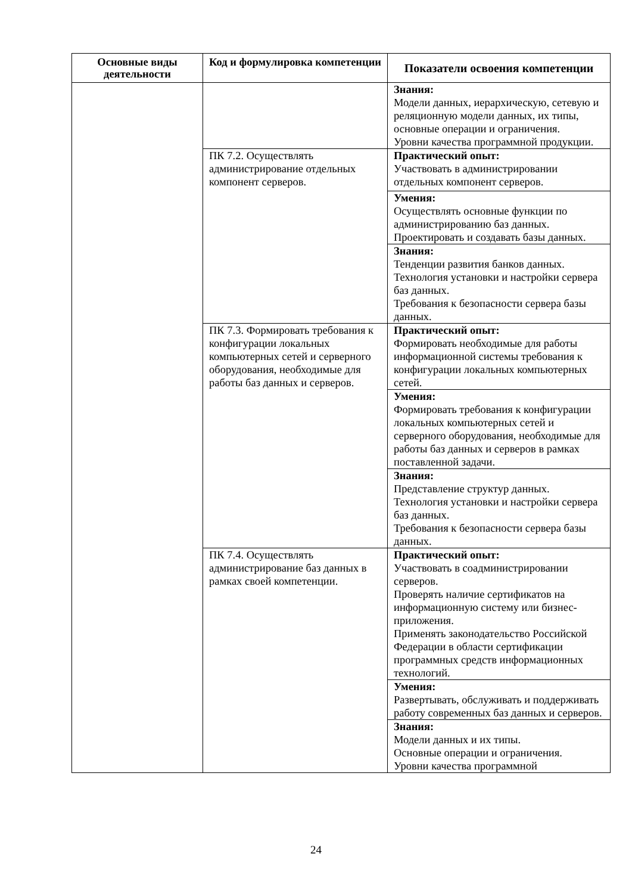| Основные виды деятельности | Код и формулировка компетенции | Показатели освоения компетенции |
| --- | --- | --- |
| | | Знания: Модели данных, иерархическую, сетевую и реляционную модели данных, их типы, основные операции и ограничения. Уровни качества программной продукции. |
| | ПК 7.2. Осуществлять администрирование отдельных компонент серверов. | Практический опыт: Участвовать в администрировании отдельных компонент серверов. |
| | | Умения: Осуществлять основные функции по администрированию баз данных. Проектировать и создавать базы данных. |
| | | Знания: Тенденции развития банков данных. Технология установки и настройки сервера баз данных. Требования к безопасности сервера базы данных. |
| | ПК 7.3. Формировать требования к конфигурации локальных компьютерных сетей и серверного оборудования, необходимые для работы баз данных и серверов. | Практический опыт: Формировать необходимые для работы информационной системы требования к конфигурации локальных компьютерных сетей. |
| | | Умения: Формировать требования к конфигурации локальных компьютерных сетей и серверного оборудования, необходимые для работы баз данных и серверов в рамках поставленной задачи. |
| | | Знания: Представление структур данных. Технология установки и настройки сервера баз данных. Требования к безопасности сервера базы данных. |
| | ПК 7.4. Осуществлять администрирование баз данных в рамках своей компетенции. | Практический опыт: Участвовать в соадминистрировании серверов. Проверять наличие сертификатов на информационную систему или бизнес-приложения. Применять законодательство Российской Федерации в области сертификации программных средств информационных технологий. |
| | | Умения: Развертывать, обслуживать и поддерживать работу современных баз данных и серверов. |
| | | Знания: Модели данных и их типы. Основные операции и ограничения. Уровни качества программной |
24